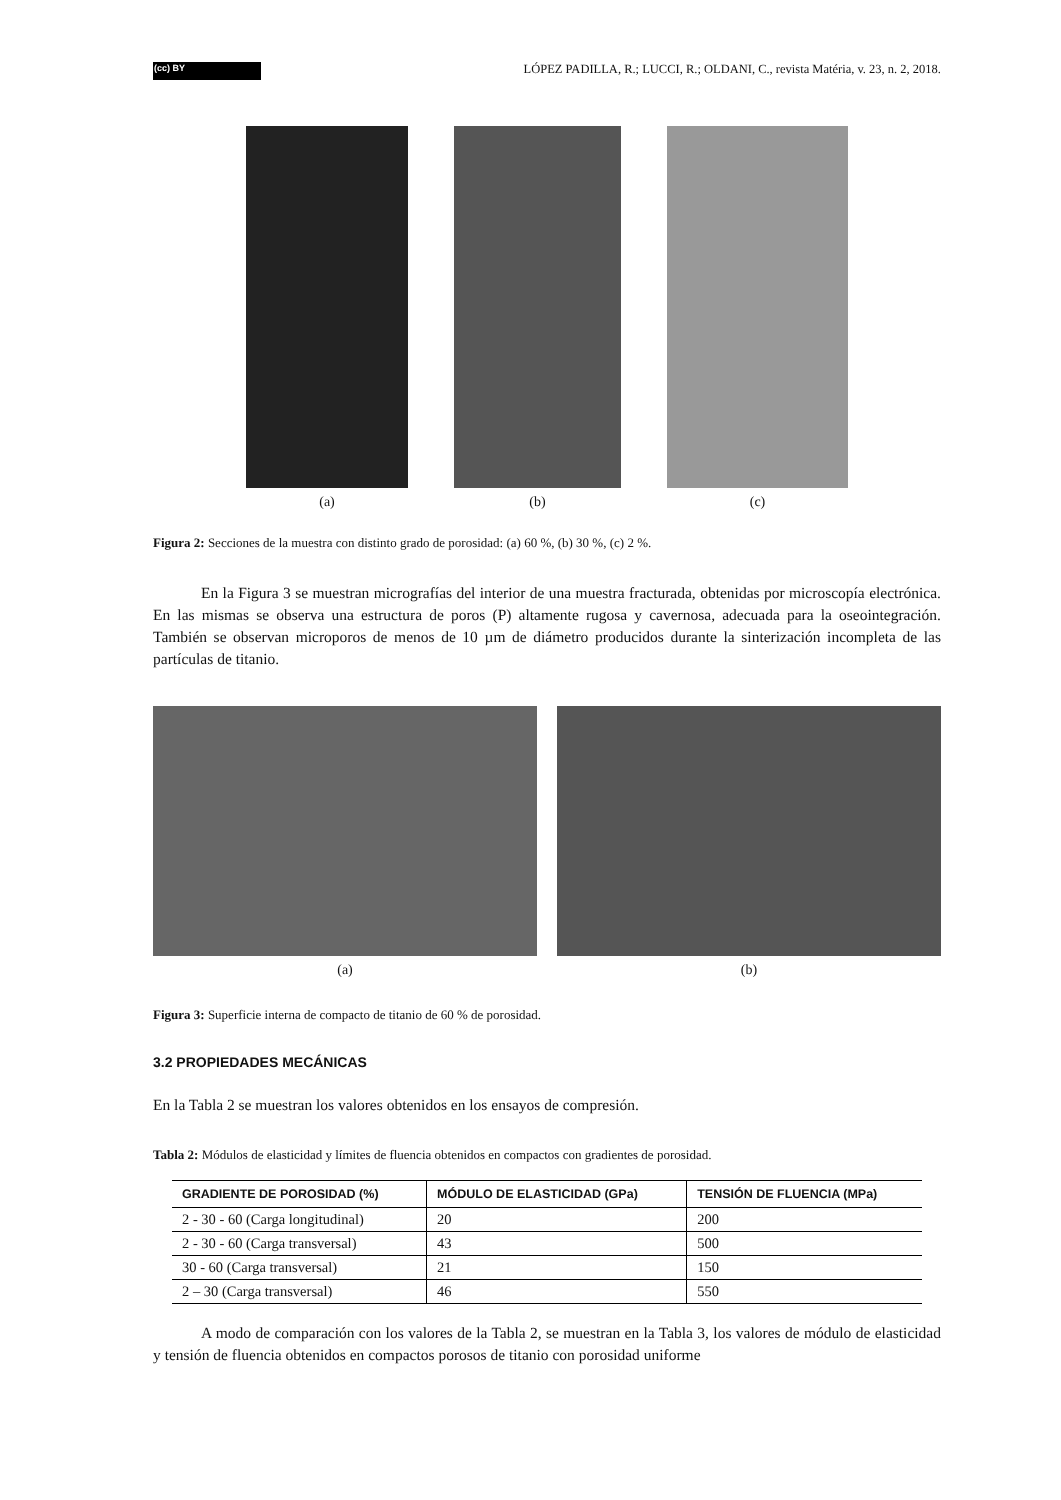(cc) BY
LÓPEZ PADILLA, R.; LUCCI, R.; OLDANI, C., revista Matéria, v. 23, n. 2, 2018.
(a) (b) (c)
Figura 2: Secciones de la muestra con distinto grado de porosidad: (a) 60 %, (b) 30 %, (c) 2 %.
En la Figura 3 se muestran micrografías del interior de una muestra fracturada, obtenidas por microscopía electrónica. En las mismas se observa una estructura de poros (P) altamente rugosa y cavernosa, adecuada para la oseointegración. También se observan microporos de menos de 10 µm de diámetro producidos durante la sinterización incompleta de las partículas de titanio.
(a) (b)
Figura 3: Superficie interna de compacto de titanio de 60 % de porosidad.
3.2 PROPIEDADES MECÁNICAS
En la Tabla 2 se muestran los valores obtenidos en los ensayos de compresión.
Tabla 2: Módulos de elasticidad y límites de fluencia obtenidos en compactos con gradientes de porosidad.
| GRADIENTE DE POROSIDAD (%) | MÓDULO DE ELASTICIDAD (GPa) | TENSIÓN DE FLUENCIA (MPa) |
| --- | --- | --- |
| 2 - 30 - 60 (Carga longitudinal) | 20 | 200 |
| 2 - 30 - 60 (Carga transversal) | 43 | 500 |
| 30 - 60 (Carga transversal) | 21 | 150 |
| 2 – 30 (Carga transversal) | 46 | 550 |
A modo de comparación con los valores de la Tabla 2, se muestran en la Tabla 3, los valores de módulo de elasticidad y tensión de fluencia obtenidos en compactos porosos de titanio con porosidad uniforme